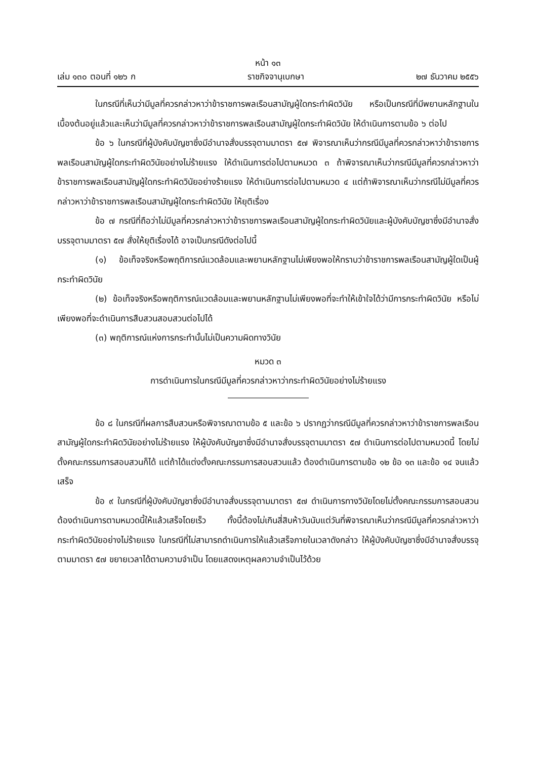หน้า ๑๓
เล่ม ๑๓๐ ตอนที่ ๑๒๖ ก ราชกิจจานุเบกษา ๒๗ ธันวาคม ๒๕๕๖
ในกรณีที่เห็นว่ามีมูลที่ควรกล่าวหาว่าข้าราชการพลเรือนสามัญผู้ใดกระทำผิดวินัย หรือเป็นกรณีที่มีพยานหลักฐานในเบื้องต้นอยู่แล้วและเห็นว่ามีมูลที่ควรกล่าวหาว่าข้าราชการพลเรือนสามัญผู้ใดกระทำผิดวินัย ให้ดำเนินการตามข้อ ๖ ต่อไป
ข้อ ๖ ในกรณีที่ผู้บังคับบัญชาซึ่งมีอำนาจสั่งบรรจุตามมาตรา ๕๗ พิจารณาเห็นว่ากรณีมีมูลที่ควรกล่าวหาว่าข้าราชการพลเรือนสามัญผู้ใดกระทำผิดวินัยอย่างไม่ร้ายแรง ให้ดำเนินการต่อไปตามหมวด ๓ ถ้าพิจารณาเห็นว่ากรณีมีมูลที่ควรกล่าวหาว่าข้าราชการพลเรือนสามัญผู้ใดกระทำผิดวินัยอย่างร้ายแรง ให้ดำเนินการต่อไปตามหมวด ๔ แต่ถ้าพิจารณาเห็นว่ากรณีไม่มีมูลที่ควรกล่าวหาว่าข้าราชการพลเรือนสามัญผู้ใดกระทำผิดวินัย ให้ยุติเรื่อง
ข้อ ๗ กรณีที่ถือว่าไม่มีมูลที่ควรกล่าวหาว่าข้าราชการพลเรือนสามัญผู้ใดกระทำผิดวินัยและผู้บังคับบัญชาซึ่งมีอำนาจสั่งบรรจุตามมาตรา ๕๗ สั่งให้ยุติเรื่องได้ อาจเป็นกรณีดังต่อไปนี้
(๑) ข้อเท็จจริงหรือพฤติการณ์แวดล้อมและพยานหลักฐานไม่เพียงพอให้ทราบว่าข้าราชการพลเรือนสามัญผู้ใดเป็นผู้กระทำผิดวินัย
(๒) ข้อเท็จจริงหรือพฤติการณ์แวดล้อมและพยานหลักฐานไม่เพียงพอที่จะทำให้เข้าใจได้ว่ามีการกระทำผิดวินัย หรือไม่เพียงพอที่จะดำเนินการสืบสวนสอบสวนต่อไปได้
(๓) พฤติการณ์แห่งการกระทำนั้นไม่เป็นความผิดทางวินัย
หมวด ๓
การดำเนินการในกรณีมีมูลที่ควรกล่าวหาว่ากระทำผิดวินัยอย่างไม่ร้ายแรง
ข้อ ๘ ในกรณีที่ผลการสืบสวนหรือพิจารณาตามข้อ ๕ และข้อ ๖ ปรากฏว่ากรณีมีมูลที่ควรกล่าวหาว่าข้าราชการพลเรือนสามัญผู้ใดกระทำผิดวินัยอย่างไม่ร้ายแรง ให้ผู้บังคับบัญชาซึ่งมีอำนาจสั่งบรรจุตามมาตรา ๕๗ ดำเนินการต่อไปตามหมวดนี้ โดยไม่ตั้งคณะกรรมการสอบสวนก็ได้ แต่ถ้าได้แต่งตั้งคณะกรรมการสอบสวนแล้ว ต้องดำเนินการตามข้อ ๑๒ ข้อ ๑๓ และข้อ ๑๔ จนแล้วเสร็จ
ข้อ ๙ ในกรณีที่ผู้บังคับบัญชาซึ่งมีอำนาจสั่งบรรจุตามมาตรา ๕๗ ดำเนินการทางวินัยโดยไม่ตั้งคณะกรรมการสอบสวน ต้องดำเนินการตามหมวดนี้ให้แล้วเสร็จโดยเร็ว ทั้งนี้ต้องไม่เกินสี่สิบห้าวันนับแต่วันที่พิจารณาเห็นว่ากรณีมีมูลที่ควรกล่าวหาว่ากระทำผิดวินัยอย่างไม่ร้ายแรง ในกรณีที่ไม่สามารถดำเนินการให้แล้วเสร็จภายในเวลาดังกล่าว ให้ผู้บังคับบัญชาซึ่งมีอำนาจสั่งบรรจุตามมาตรา ๕๗ ขยายเวลาได้ตามความจำเป็น โดยแสดงเหตุผลความจำเป็นไว้ด้วย